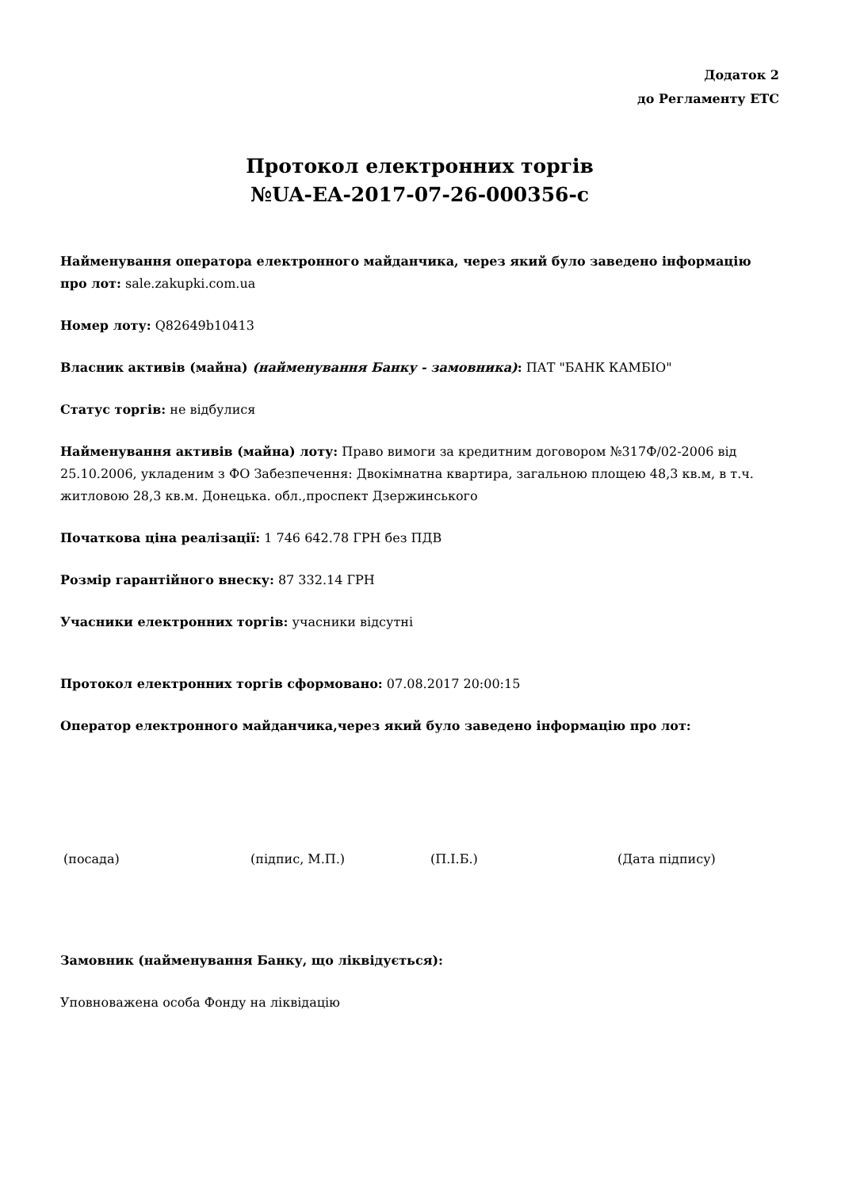Додаток 2
до Регламенту ЕТС
Протокол електронних торгів
№UA-EA-2017-07-26-000356-c
Найменування оператора електронного майданчика, через який було заведено інформацію про лот: sale.zakupki.com.ua
Номер лоту: Q82649b10413
Власник активів (майна) (найменування Банку - замовника): ПАТ "БАНК КАМБІО"
Статус торгів: не відбулися
Найменування активів (майна) лоту: Право вимоги за кредитним договором №317Ф/02-2006 від 25.10.2006, укладеним з ФО Забезпечення: Двокімнатна квартира, загальною площею 48,3 кв.м, в т.ч. житловою 28,3 кв.м. Донецька. обл.,проспект Дзержинського
Початкова ціна реалізації: 1 746 642.78 ГРН без ПДВ
Розмір гарантійного внеску: 87 332.14 ГРН
Учасники електронних торгів: учасники відсутні
Протокол електронних торгів сформовано: 07.08.2017 20:00:15
Оператор електронного майданчика,через який було заведено інформацію про лот:
(посада) (підпис, М.П.) (П.І.Б.) (Дата підпису)
Замовник (найменування Банку, що ліквідується):
Уповноважена особа Фонду на ліквідацію